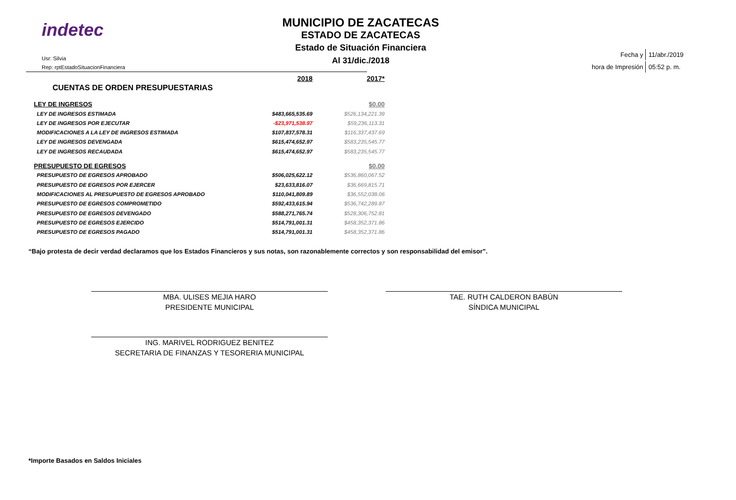indetec
Usr: Silvia
Rep: rptEstadoSituacionFinanciera
MUNICIPIO DE ZACATECAS
ESTADO DE ZACATECAS
Estado de Situación Financiera
Al 31/dic./2018
| Fecha y | 11/abr./2019 |
| hora de Impresión | 05:52 p. m. |
| | 2018 | 2017* |
| CUENTAS DE ORDEN PRESUPUESTARIAS | | |
| LEY DE INGRESOS | | $0.00 |
| LEY DE INGRESOS ESTIMADA | $483,665,535.69 | $526,134,221.39 |
| LEY DE INGRESOS POR EJECUTAR | -$23,971,538.97 | $59,236,113.31 |
| MODIFICACIONES A LA LEY DE INGRESOS ESTIMADA | $107,837,578.31 | $116,337,437.69 |
| LEY DE INGRESOS DEVENGADA | $615,474,652.97 | $583,235,545.77 |
| LEY DE INGRESOS RECAUDADA | $615,474,652.97 | $583,235,545.77 |
| PRESUPUESTO DE EGRESOS | | $0.00 |
| PRESUPUESTO DE EGRESOS APROBADO | $506,025,622.12 | $536,860,067.52 |
| PRESUPUESTO DE EGRESOS POR EJERCER | $23,633,816.07 | $36,669,815.71 |
| MODIFICACIONES AL PRESUPUESTO DE EGRESOS APROBADO | $110,041,809.89 | $36,552,038.06 |
| PRESUPUESTO DE EGRESOS COMPROMETIDO | $592,433,615.94 | $536,742,289.87 |
| PRESUPUESTO DE EGRESOS DEVENGADO | $588,271,765.74 | $528,306,752.81 |
| PRESUPUESTO DE EGRESOS EJERCIDO | $514,791,001.31 | $458,352,371.86 |
| PRESUPUESTO DE EGRESOS PAGADO | $514,791,001.31 | $458,352,371.86 |
“Bajo protesta de decir verdad declaramos que los Estados Financieros y sus notas, son razonablemente correctos y son responsabilidad del emisor”.
MBA. ULISES MEJIA HARO
PRESIDENTE MUNICIPAL
TAE. RUTH CALDERON BABÚN
SÍNDICA MUNICIPAL
ING. MARIVEL RODRIGUEZ BENITEZ
SECRETARIA DE FINANZAS Y TESORERIA MUNICIPAL
*Importe Basados en Saldos Iniciales